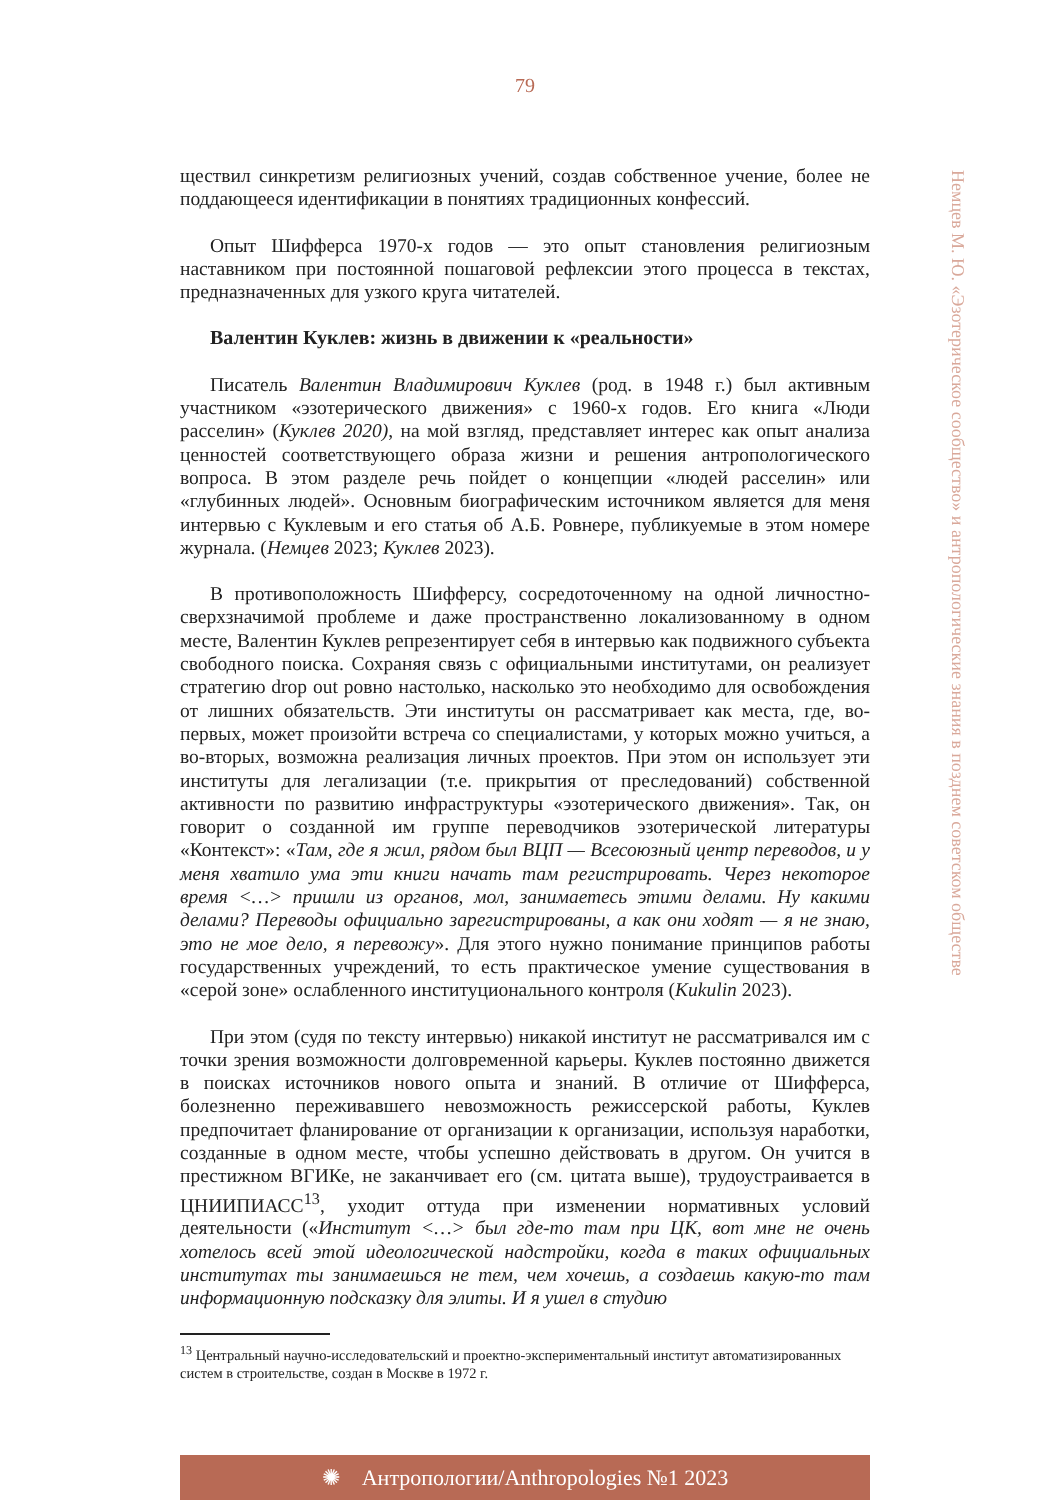79
Немцев М. Ю. «Эзотерическое сообщество» и антропологические знания в позднем советском обществе
ществил синкретизм религиозных учений, создав собственное учение, более не поддающееся идентификации в понятиях традиционных конфессий.
Опыт Шифферса 1970-х годов — это опыт становления религиозным наставником при постоянной пошаговой рефлексии этого процесса в текстах, предназначенных для узкого круга читателей.
Валентин Куклев: жизнь в движении к «реальности»
Писатель Валентин Владимирович Куклев (род. в 1948 г.) был активным участником «эзотерического движения» с 1960-х годов. Его книга «Люди расселин» (Куклев 2020), на мой взгляд, представляет интерес как опыт анализа ценностей соответствующего образа жизни и решения антропологического вопроса. В этом разделе речь пойдет о концепции «людей расселин» или «глубинных людей». Основным биографическим источником является для меня интервью с Куклевым и его статья об А.Б. Ровнере, публикуемые в этом номере журнала. (Немцев 2023; Куклев 2023).
В противоположность Шифферсу, сосредоточенному на одной личностно-сверхзначимой проблеме и даже пространственно локализованному в одном месте, Валентин Куклев репрезентирует себя в интервью как подвижного субъекта свободного поиска. Сохраняя связь с официальными институтами, он реализует стратегию drop out ровно настолько, насколько это необходимо для освобождения от лишних обязательств. Эти институты он рассматривает как места, где, во-первых, может произойти встреча со специалистами, у которых можно учиться, а во-вторых, возможна реализация личных проектов. При этом он использует эти институты для легализации (т.е. прикрытия от преследований) собственной активности по развитию инфраструктуры «эзотерического движения». Так, он говорит о созданной им группе переводчиков эзотерической литературы «Контекст»: «Там, где я жил, рядом был ВЦП — Всесоюзный центр переводов, и у меня хватило ума эти книги начать там регистрировать. Через некоторое время <…> пришли из органов, мол, занимаетесь этими делами. Ну какими делами? Переводы официально зарегистрированы, а как они ходят — я не знаю, это не мое дело, я перевожу». Для этого нужно понимание принципов работы государственных учреждений, то есть практическое умение существования в «серой зоне» ослабленного институционального контроля (Kukulin 2023).
При этом (судя по тексту интервью) никакой институт не рассматривался им с точки зрения возможности долговременной карьеры. Куклев постоянно движется в поисках источников нового опыта и знаний. В отличие от Шифферса, болезненно переживавшего невозможность режиссерской работы, Куклев предпочитает фланирование от организации к организации, используя наработки, созданные в одном месте, чтобы успешно действовать в другом. Он учится в престижном ВГИКе, не заканчивает его (см. цитата выше), трудоустраивается в ЦНИИПИАСС<sup>13</sup>, уходит оттуда при изменении нормативных условий деятельности («Институт <…> был где-то там при ЦК, вот мне не очень хотелось всей этой идеологической надстройки, когда в таких официальных институтах ты занимаешься не тем, чем хочешь, а создаешь какую-то там информационную подсказку для элиты. И я ушел в студию
<sup>13</sup> Центральный научно-исследовательский и проектно-экспериментальный институт автоматизированных систем в строительстве, создан в Москве в 1972 г.
✺ Антропологии/Anthropologies №1 2023